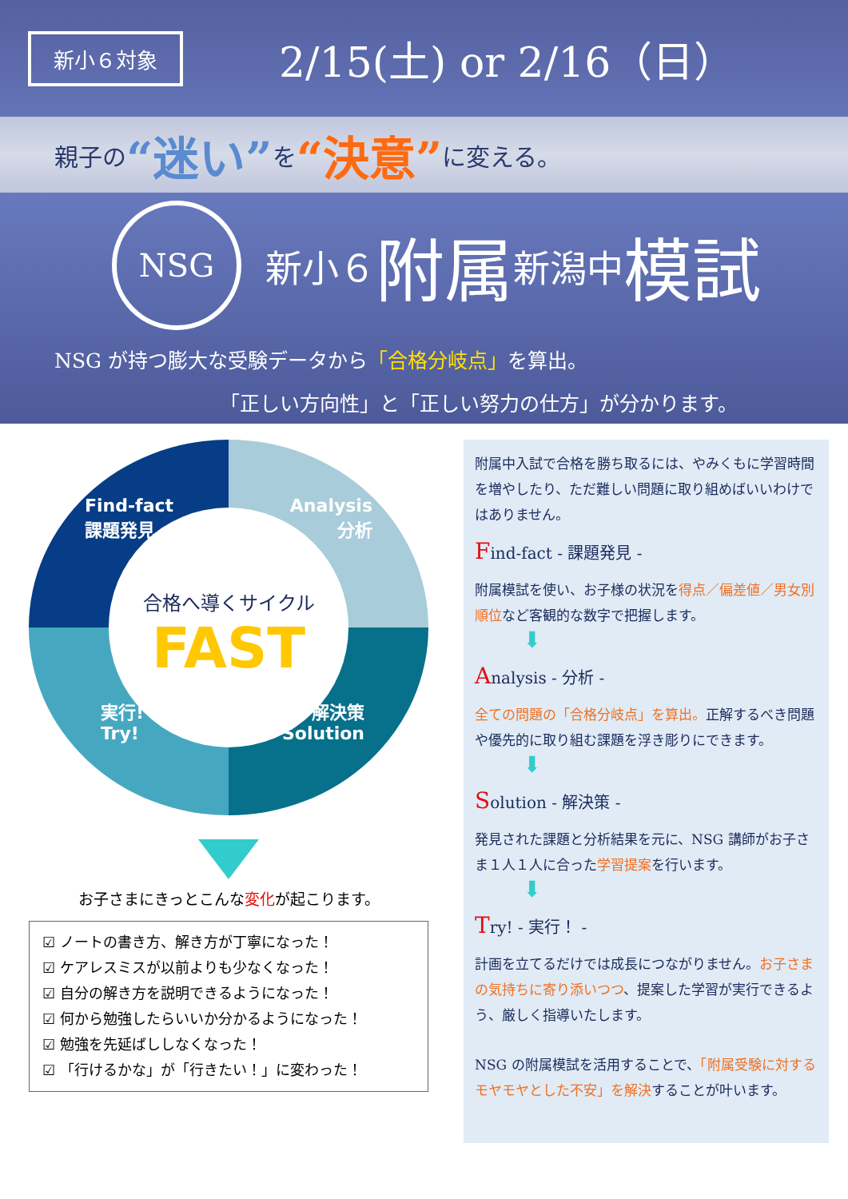新小６対象
2/15(土) or 2/16（日）
親子の “迷い” を “決意” に変える。
NSG
新小６ 附属 新潟中 模試
NSG が持つ膨大な受験データから「合格分岐点」を算出。
「正しい方向性」と「正しい努力の仕方」が分かります。
Find-fact
課題発見
Analysis
分析
合格へ導くサイクル
FAST
実行!
Try!
解決策
Solution
お子さまにきっとこんな変化が起こります。
☑ ノートの書き方、解き方が丁寧になった！
☑ ケアレスミスが以前よりも少なくなった！
☑ 自分の解き方を説明できるようになった！
☑ 何から勉強したらいいか分かるようになった！
☑ 勉強を先延ばししなくなった！
☑ 「行けるかな」が「行きたい！」に変わった！
附属中入試で合格を勝ち取るには、やみくもに学習時間を増やしたり、ただ難しい問題に取り組めばいいわけではありません。
Find-fact - 課題発見 -
附属模試を使い、お子様の状況を得点／偏差値／男女別順位など客観的な数字で把握します。
⬇
Analysis - 分析 -
全ての問題の「合格分岐点」を算出。正解するべき問題や優先的に取り組む課題を浮き彫りにできます。
⬇
Solution - 解決策 -
発見された課題と分析結果を元に、NSG 講師がお子さま１人１人に合った学習提案を行います。
⬇
Try! - 実行！ -
計画を立てるだけでは成長につながりません。お子さまの気持ちに寄り添いつつ、提案した学習が実行できるよう、厳しく指導いたします。
NSG の附属模試を活用することで、「附属受験に対するモヤモヤとした不安」を解決することが叶います。